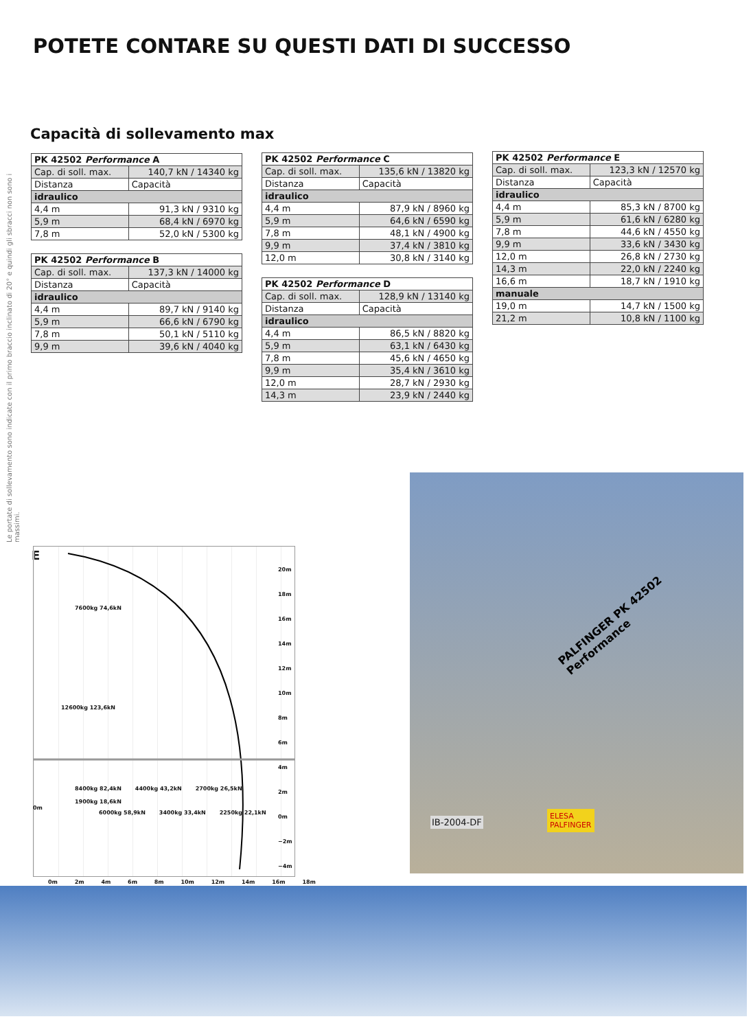POTETE CONTARE SU QUESTI DATI DI SUCCESSO
Capacità di sollevamento max
Le portate di sollevamento sono indicate con il primo braccio inclinato di 20° e quindi gli sbracci non sono i massimi.
| PK 42502 Performance A | |
| --- | --- |
| Cap. di soll. max. | 140,7 kN / 14340 kg |
| Distanza | Capacità |
| idraulico | |
| 4,4 m | 91,3 kN / 9310 kg |
| 5,9 m | 68,4 kN / 6970 kg |
| 7,8 m | 52,0 kN / 5300 kg |
| PK 42502 Performance B | |
| --- | --- |
| Cap. di soll. max. | 137,3 kN / 14000 kg |
| Distanza | Capacità |
| idraulico | |
| 4,4 m | 89,7 kN / 9140 kg |
| 5,9 m | 66,6 kN / 6790 kg |
| 7,8 m | 50,1 kN / 5110 kg |
| 9,9 m | 39,6 kN / 4040 kg |
| PK 42502 Performance C | |
| --- | --- |
| Cap. di soll. max. | 135,6 kN / 13820 kg |
| Distanza | Capacità |
| idraulico | |
| 4,4 m | 87,9 kN / 8960 kg |
| 5,9 m | 64,6 kN / 6590 kg |
| 7,8 m | 48,1 kN / 4900 kg |
| 9,9 m | 37,4 kN / 3810 kg |
| 12,0 m | 30,8 kN / 3140 kg |
| PK 42502 Performance D | |
| --- | --- |
| Cap. di soll. max. | 128,9 kN / 13140 kg |
| Distanza | Capacità |
| idraulico | |
| 4,4 m | 86,5 kN / 8820 kg |
| 5,9 m | 63,1 kN / 6430 kg |
| 7,8 m | 45,6 kN / 4650 kg |
| 9,9 m | 35,4 kN / 3610 kg |
| 12,0 m | 28,7 kN / 2930 kg |
| 14,3 m | 23,9 kN / 2440 kg |
| PK 42502 Performance E | |
| --- | --- |
| Cap. di soll. max. | 123,3 kN / 12570 kg |
| Distanza | Capacità |
| idraulico | |
| 4,4 m | 85,3 kN / 8700 kg |
| 5,9 m | 61,6 kN / 6280 kg |
| 7,8 m | 44,6 kN / 4550 kg |
| 9,9 m | 33,6 kN / 3430 kg |
| 12,0 m | 26,8 kN / 2730 kg |
| 14,3 m | 22,0 kN / 2240 kg |
| 16,6 m | 18,7 kN / 1910 kg |
| manuale | |
| 19,0 m | 14,7 kN / 1500 kg |
| 21,2 m | 10,8 kN / 1100 kg |
E
7600kg 74,6kN
12600kg 123,6kN
8400kg 82,4kN 4400kg 43,2kN 2700kg 26,5kN 1900kg 18,6kN
6000kg 58,9kN 3400kg 33,4kN 2250kg 22,1kN
20m
18m
16m
14m
12m
10m
8m
6m
4m
2m
0m
−2m
−4m
0m
0m 2m 4m 6m 8m 10m 12m 14m 16m 18m
PALFINGER PK 42502 Performance
IB-2004-DF
ELESA
PALFINGER